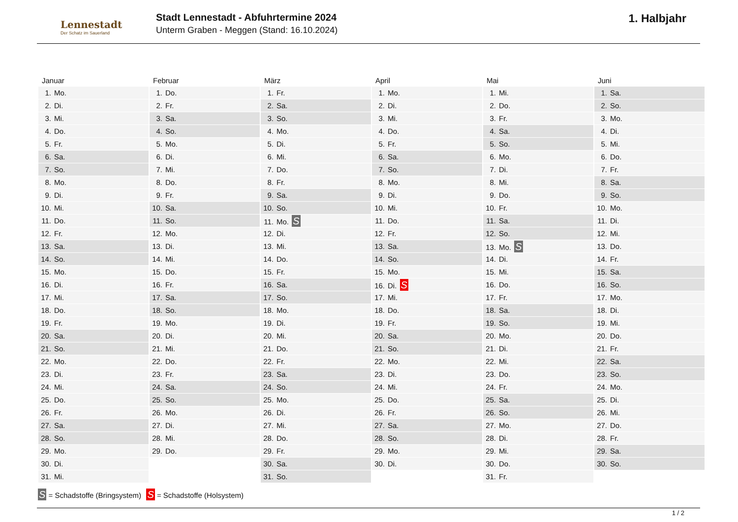Lennestadt
Der Schatz im Sauerland
Stadt Lennestadt - Abfuhrtermine 2024
Unterm Graben - Meggen (Stand: 16.10.2024)
1. Halbjahr
| Januar | Februar | März | April | Mai | Juni |
| --- | --- | --- | --- | --- | --- |
| 1. Mo. | 1. Do. | 1. Fr. | 1. Mo. | 1. Mi. | 1. Sa. |
| 2. Di. | 2. Fr. | 2. Sa. | 2. Di. | 2. Do. | 2. So. |
| 3. Mi. | 3. Sa. | 3. So. | 3. Mi. | 3. Fr. | 3. Mo. |
| 4. Do. | 4. So. | 4. Mo. | 4. Do. | 4. Sa. | 4. Di. |
| 5. Fr. | 5. Mo. | 5. Di. | 5. Fr. | 5. So. | 5. Mi. |
| 6. Sa. | 6. Di. | 6. Mi. | 6. Sa. | 6. Mo. | 6. Do. |
| 7. So. | 7. Mi. | 7. Do. | 7. So. | 7. Di. | 7. Fr. |
| 8. Mo. | 8. Do. | 8. Fr. | 8. Mo. | 8. Mi. | 8. Sa. |
| 9. Di. | 9. Fr. | 9. Sa. | 9. Di. | 9. Do. | 9. So. |
| 10. Mi. | 10. Sa. | 10. So. | 10. Mi. | 10. Fr. | 10. Mo. |
| 11. Do. | 11. So. | 11. Mo. S | 11. Do. | 11. Sa. | 11. Di. |
| 12. Fr. | 12. Mo. | 12. Di. | 12. Fr. | 12. So. | 12. Mi. |
| 13. Sa. | 13. Di. | 13. Mi. | 13. Sa. | 13. Mo. S | 13. Do. |
| 14. So. | 14. Mi. | 14. Do. | 14. So. | 14. Di. | 14. Fr. |
| 15. Mo. | 15. Do. | 15. Fr. | 15. Mo. | 15. Mi. | 15. Sa. |
| 16. Di. | 16. Fr. | 16. Sa. | 16. Di. S | 16. Do. | 16. So. |
| 17. Mi. | 17. Sa. | 17. So. | 17. Mi. | 17. Fr. | 17. Mo. |
| 18. Do. | 18. So. | 18. Mo. | 18. Do. | 18. Sa. | 18. Di. |
| 19. Fr. | 19. Mo. | 19. Di. | 19. Fr. | 19. So. | 19. Mi. |
| 20. Sa. | 20. Di. | 20. Mi. | 20. Sa. | 20. Mo. | 20. Do. |
| 21. So. | 21. Mi. | 21. Do. | 21. So. | 21. Di. | 21. Fr. |
| 22. Mo. | 22. Do. | 22. Fr. | 22. Mo. | 22. Mi. | 22. Sa. |
| 23. Di. | 23. Fr. | 23. Sa. | 23. Di. | 23. Do. | 23. So. |
| 24. Mi. | 24. Sa. | 24. So. | 24. Mi. | 24. Fr. | 24. Mo. |
| 25. Do. | 25. So. | 25. Mo. | 25. Do. | 25. Sa. | 25. Di. |
| 26. Fr. | 26. Mo. | 26. Di. | 26. Fr. | 26. So. | 26. Mi. |
| 27. Sa. | 27. Di. | 27. Mi. | 27. Sa. | 27. Mo. | 27. Do. |
| 28. So. | 28. Mi. | 28. Do. | 28. So. | 28. Di. | 28. Fr. |
| 29. Mo. | 29. Do. | 29. Fr. | 29. Mo. | 29. Mi. | 29. Sa. |
| 30. Di. | | 30. Sa. | 30. Di. | 30. Do. | 30. So. |
| 31. Mi. | | 31. So. | | 31. Fr. | |
S = Schadstoffe (Bringsystem) S = Schadstoffe (Holsystem)
1 / 2